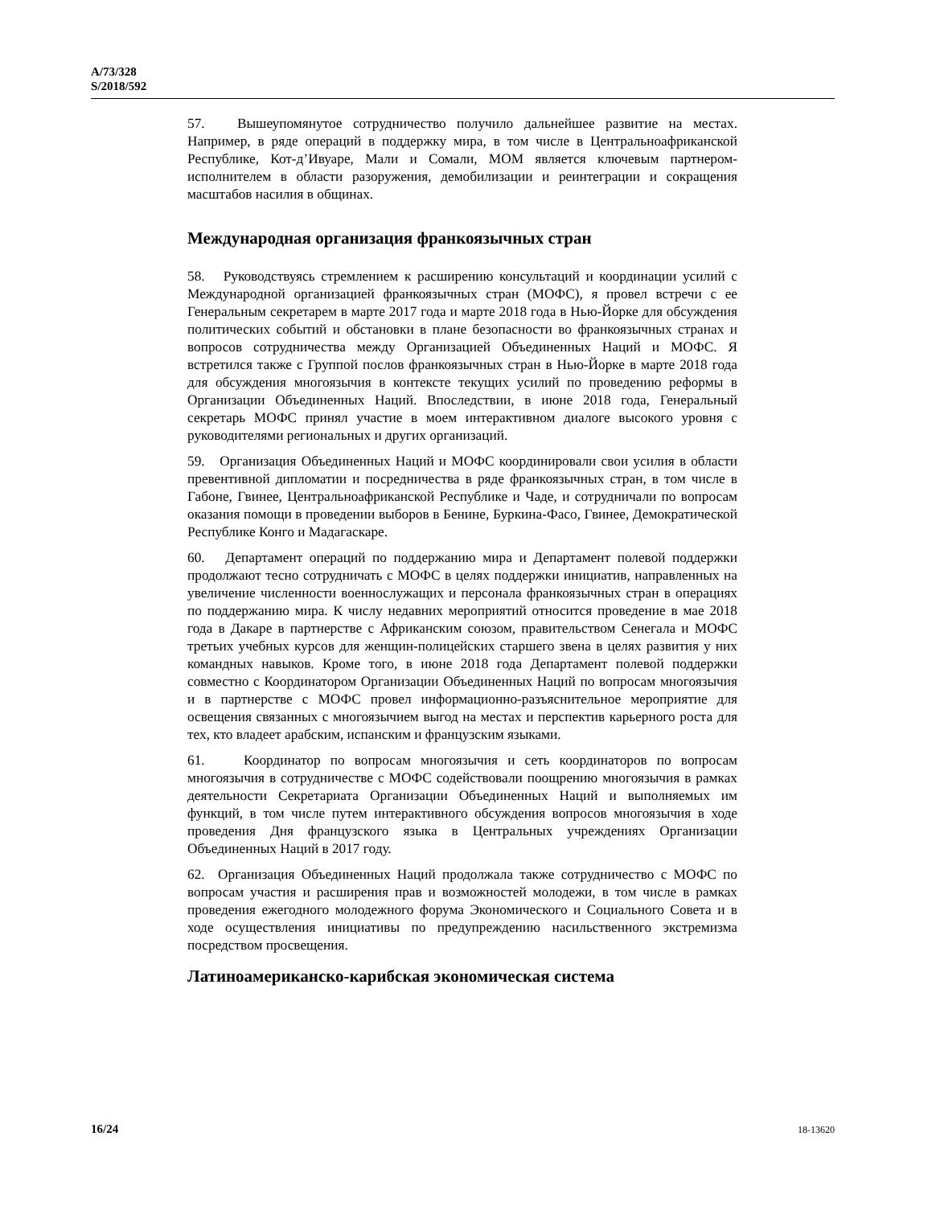A/73/328
S/2018/592
57. Вышеупомянутое сотрудничество получило дальнейшее развитие на местах. Например, в ряде операций в поддержку мира, в том числе в Центральноафриканской Республике, Кот-д’Ивуаре, Мали и Сомали, МОМ является ключевым партнером-исполнителем в области разоружения, демобилизации и реинтеграции и сокращения масштабов насилия в общинах.
Международная организация франкоязычных стран
58. Руководствуясь стремлением к расширению консультаций и координации усилий с Международной организацией франкоязычных стран (МОФС), я провел встречи с ее Генеральным секретарем в марте 2017 года и марте 2018 года в Нью-Йорке для обсуждения политических событий и обстановки в плане безопасности во франкоязычных странах и вопросов сотрудничества между Организацией Объединенных Наций и МОФС. Я встретился также с Группой послов франкоязычных стран в Нью-Йорке в марте 2018 года для обсуждения многоязычия в контексте текущих усилий по проведению реформы в Организации Объединенных Наций. Впоследствии, в июне 2018 года, Генеральный секретарь МОФС принял участие в моем интерактивном диалоге высокого уровня с руководителями региональных и других организаций.
59. Организация Объединенных Наций и МОФС координировали свои усилия в области превентивной дипломатии и посредничества в ряде франкоязычных стран, в том числе в Габоне, Гвинее, Центральноафриканской Республике и Чаде, и сотрудничали по вопросам оказания помощи в проведении выборов в Бенине, Буркина-Фасо, Гвинее, Демократической Республике Конго и Мадагаскаре.
60. Департамент операций по поддержанию мира и Департамент полевой поддержки продолжают тесно сотрудничать с МОФС в целях поддержки инициатив, направленных на увеличение численности военнослужащих и персонала франкоязычных стран в операциях по поддержанию мира. К числу недавних мероприятий относится проведение в мае 2018 года в Дакаре в партнерстве с Африканским союзом, правительством Сенегала и МОФС третьих учебных курсов для женщин-полицейских старшего звена в целях развития у них командных навыков. Кроме того, в июне 2018 года Департамент полевой поддержки совместно с Координатором Организации Объединенных Наций по вопросам многоязычия и в партнерстве с МОФС провел информационно-разъяснительное мероприятие для освещения связанных с многоязычием выгод на местах и перспектив карьерного роста для тех, кто владеет арабским, испанским и французским языками.
61. Координатор по вопросам многоязычия и сеть координаторов по вопросам многоязычия в сотрудничестве с МОФС содействовали поощрению многоязычия в рамках деятельности Секретариата Организации Объединенных Наций и выполняемых им функций, в том числе путем интерактивного обсуждения вопросов многоязычия в ходе проведения Дня французского языка в Центральных учреждениях Организации Объединенных Наций в 2017 году.
62. Организация Объединенных Наций продолжала также сотрудничество с МОФС по вопросам участия и расширения прав и возможностей молодежи, в том числе в рамках проведения ежегодного молодежного форума Экономического и Социального Совета и в ходе осуществления инициативы по предупреждению насильственного экстремизма посредством просвещения.
Латиноамериканско-карибская экономическая система
16/24 18-13620